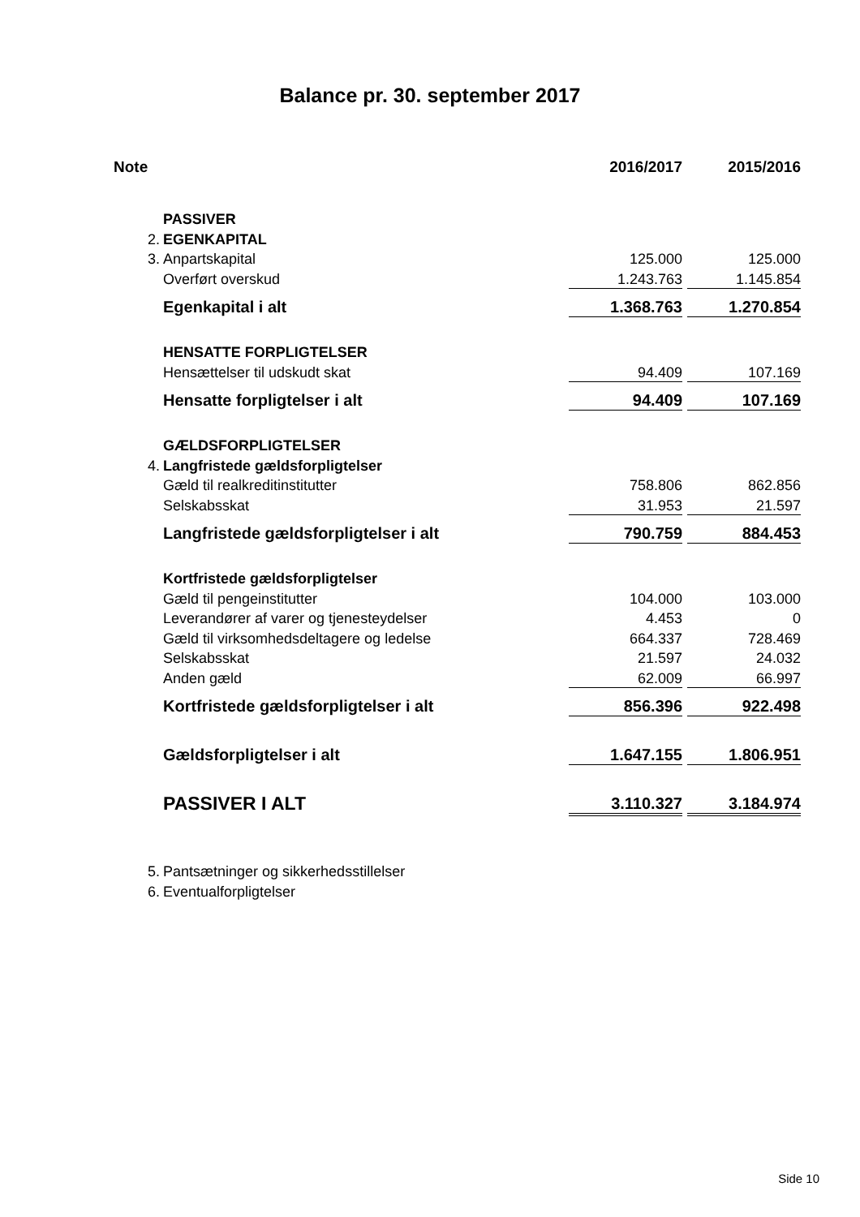Balance pr. 30. september 2017
| Note | | 2016/2017 | | 2015/2016 |
| --- | --- | --- | --- | --- |
| | PASSIVER | | | |
| 2. | EGENKAPITAL | | | |
| 3. | Anpartskapital | 125.000 | | 125.000 |
| | Overført overskud | 1.243.763 | | 1.145.854 |
| | Egenkapital i alt | 1.368.763 | | 1.270.854 |
| | HENSATTE FORPLIGTELSER | | | |
| | Hensættelser til udskudt skat | 94.409 | | 107.169 |
| | Hensatte forpligtelser i alt | 94.409 | | 107.169 |
| | GÆLDSFORPLIGTELSER | | | |
| 4. | Langfristede gældsforpligtelser | | | |
| | Gæld til realkreditinstitutter | 758.806 | | 862.856 |
| | Selskabsskat | 31.953 | | 21.597 |
| | Langfristede gældsforpligtelser i alt | 790.759 | | 884.453 |
| | Kortfristede gældsforpligtelser | | | |
| | Gæld til pengeinstitutter | 104.000 | | 103.000 |
| | Leverandører af varer og tjenesteydelser | 4.453 | | 0 |
| | Gæld til virksomhedsdeltagere og ledelse | 664.337 | | 728.469 |
| | Selskabsskat | 21.597 | | 24.032 |
| | Anden gæld | 62.009 | | 66.997 |
| | Kortfristede gældsforpligtelser i alt | 856.396 | | 922.498 |
| | Gældsforpligtelser i alt | 1.647.155 | | 1.806.951 |
| | PASSIVER I ALT | 3.110.327 | | 3.184.974 |
| 5. | Pantsætninger og sikkerhedsstillelser | | | |
| 6. | Eventualforpligtelser | | | |
Side 10